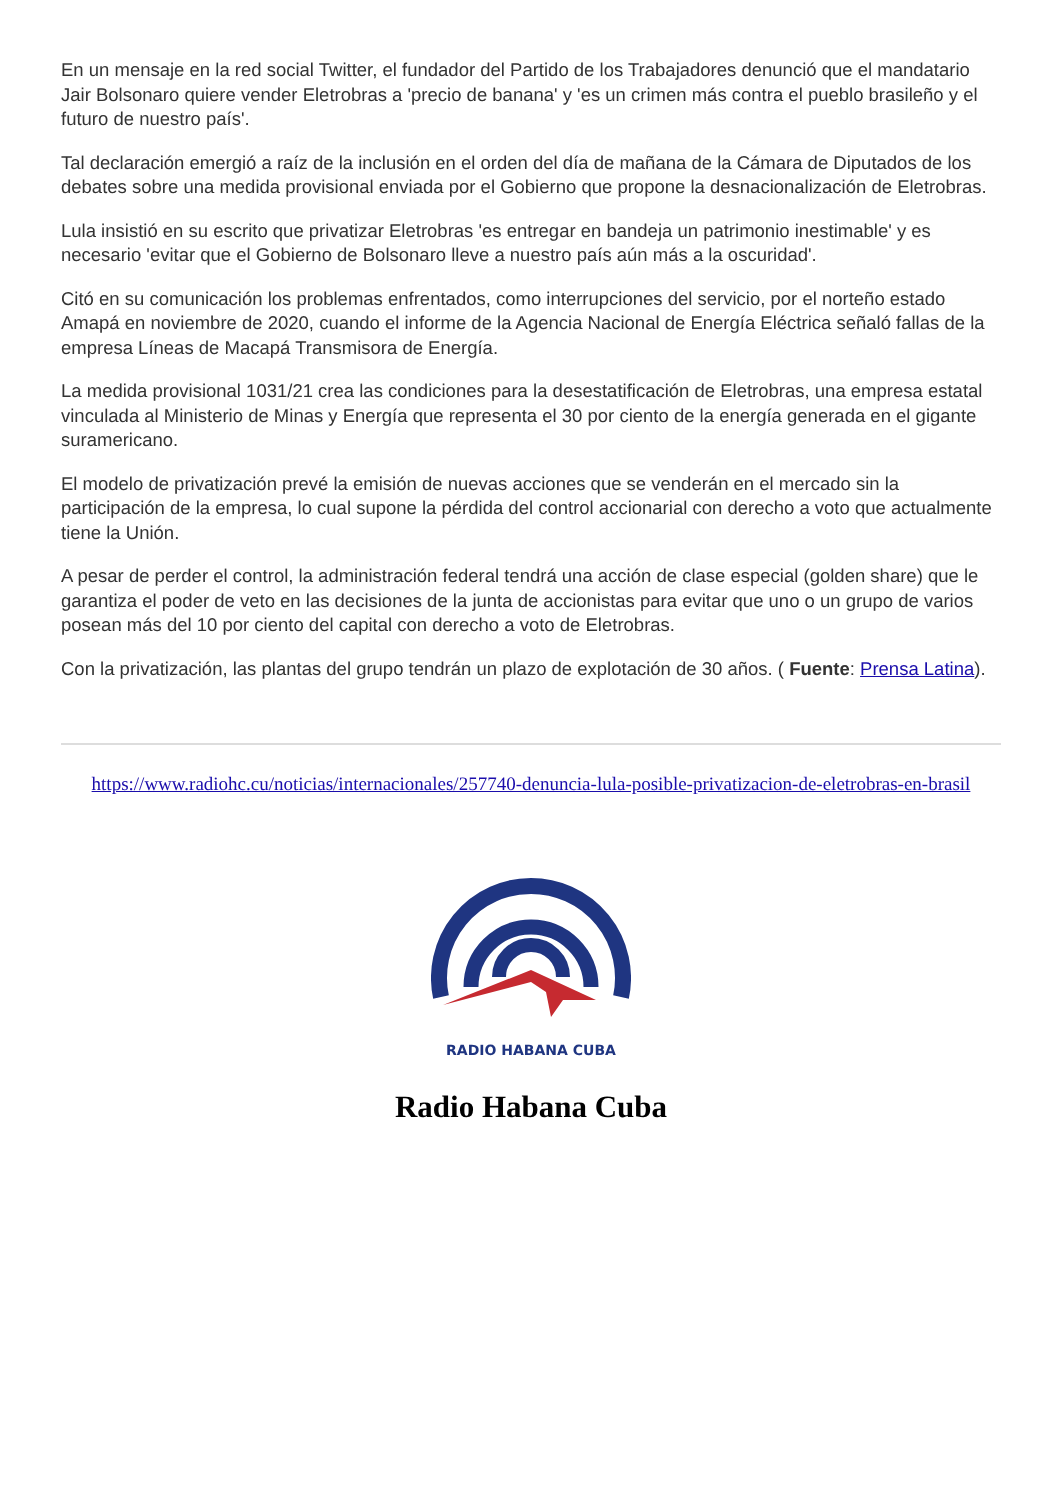En un mensaje en la red social Twitter, el fundador del Partido de los Trabajadores denunció que el mandatario Jair Bolsonaro quiere vender Eletrobras a 'precio de banana' y 'es un crimen más contra el pueblo brasileño y el futuro de nuestro país'.
Tal declaración emergió a raíz de la inclusión en el orden del día de mañana de la Cámara de Diputados de los debates sobre una medida provisional enviada por el Gobierno que propone la desnacionalización de Eletrobras.
Lula insistió en su escrito que privatizar Eletrobras 'es entregar en bandeja un patrimonio inestimable' y es necesario 'evitar que el Gobierno de Bolsonaro lleve a nuestro país aún más a la oscuridad'.
Citó en su comunicación los problemas enfrentados, como interrupciones del servicio, por el norteño estado Amapá en noviembre de 2020, cuando el informe de la Agencia Nacional de Energía Eléctrica señaló fallas de la empresa Líneas de Macapá Transmisora de Energía.
La medida provisional 1031/21 crea las condiciones para la desestatificación de Eletrobras, una empresa estatal vinculada al Ministerio de Minas y Energía que representa el 30 por ciento de la energía generada en el gigante suramericano.
El modelo de privatización prevé la emisión de nuevas acciones que se venderán en el mercado sin la participación de la empresa, lo cual supone la pérdida del control accionarial con derecho a voto que actualmente tiene la Unión.
A pesar de perder el control, la administración federal tendrá una acción de clase especial (golden share) que le garantiza el poder de veto en las decisiones de la junta de accionistas para evitar que uno o un grupo de varios posean más del 10 por ciento del capital con derecho a voto de Eletrobras.
Con la privatización, las plantas del grupo tendrán un plazo de explotación de 30 años. ( Fuente: Prensa Latina).
https://www.radiohc.cu/noticias/internacionales/257740-denuncia-lula-posible-privatizacion-de-eletrobras-en-brasil
RADIO HABANA CUBA
Radio Habana Cuba